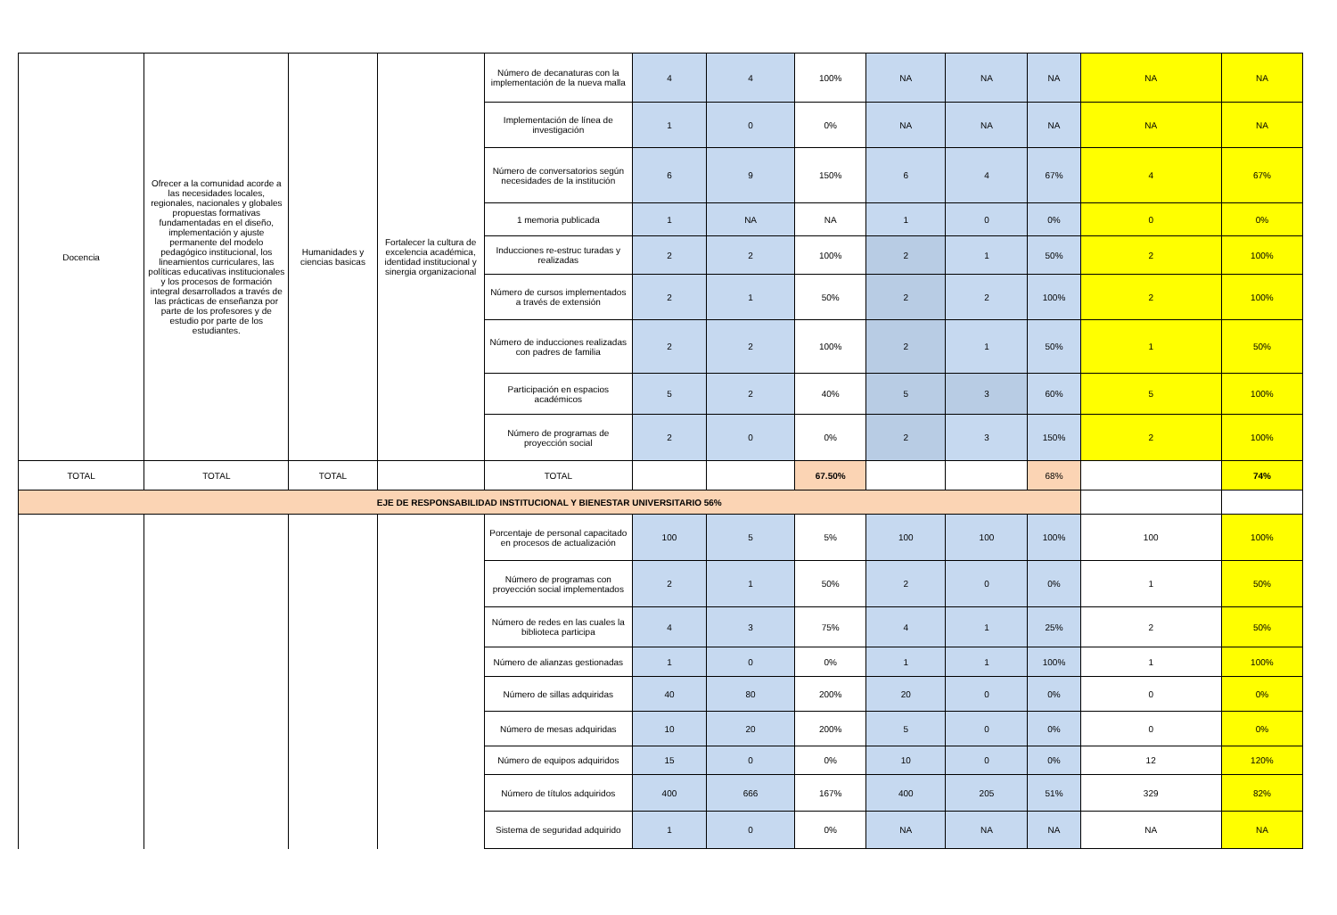| Docencia | Ofrecer a la comunidad acorde a las necesidades locales, regionales, nacionales y globales propuestas formativas fundamentadas en el diseño, implementación y ajuste permanente del modelo pedagógico institucional, los lineamientos curriculares, las políticas educativas institucionales y los procesos de formación integral desarrollados a través de las prácticas de enseñanza por parte de los profesores y de estudio por parte de los estudiantes. | Humanidades y ciencias basicas | Fortalecer la cultura de excelencia académica, identidad institucional y sinergia organizacional | Número de decanaturas con la implementación de la nueva malla | 4 | 4 | 100% | NA | NA | NA | NA | NA |
| | | | | Implementación de línea de investigación | 1 | 0 | 0% | NA | NA | NA | NA | NA |
| | | | | Número de conversatorios según necesidades de la institución | 6 | 9 | 150% | 6 | 4 | 67% | 4 | 67% |
| | | | | 1 memoria publicada | 1 | NA | NA | 1 | 0 | 0% | 0 | 0% |
| | | | | Inducciones re-estruc turadas y realizadas | 2 | 2 | 100% | 2 | 1 | 50% | 2 | 100% |
| | | | | Número de cursos implementados a través de extensión | 2 | 1 | 50% | 2 | 2 | 100% | 2 | 100% |
| | | | | Número de inducciones realizadas con padres de familia | 2 | 2 | 100% | 2 | 1 | 50% | 1 | 50% |
| | | | | Participación en espacios académicos | 5 | 2 | 40% | 5 | 3 | 60% | 5 | 100% |
| | | | | Número de programas de proyección social | 2 | 0 | 0% | 2 | 3 | 150% | 2 | 100% |
| TOTAL | TOTAL | TOTAL | | TOTAL | | | 67.50% | | | 68% | | 74% |
| EJE DE RESPONSABILIDAD INSTITUCIONAL Y BIENESTAR UNIVERSITARIO 56% | | | | | | | | | | | | |
| | | | | Porcentaje de personal capacitado en procesos de actualización | 100 | 5 | 5% | 100 | 100 | 100% | 100 | 100% |
| | | | | Número de programas con proyección social implementados | 2 | 1 | 50% | 2 | 0 | 0% | 1 | 50% |
| | | | | Número de redes en las cuales la biblioteca participa | 4 | 3 | 75% | 4 | 1 | 25% | 2 | 50% |
| | | | | Número de alianzas gestionadas | 1 | 0 | 0% | 1 | 1 | 100% | 1 | 100% |
| | | | | Número de sillas adquiridas | 40 | 80 | 200% | 20 | 0 | 0% | 0 | 0% |
| | | | | Número de mesas adquiridas | 10 | 20 | 200% | 5 | 0 | 0% | 0 | 0% |
| | | | | Número de equipos adquiridos | 15 | 0 | 0% | 10 | 0 | 0% | 12 | 120% |
| | | | | Número de títulos adquiridos | 400 | 666 | 167% | 400 | 205 | 51% | 329 | 82% |
| | | | | Sistema de seguridad adquirido | 1 | 0 | 0% | NA | NA | NA | NA | NA |